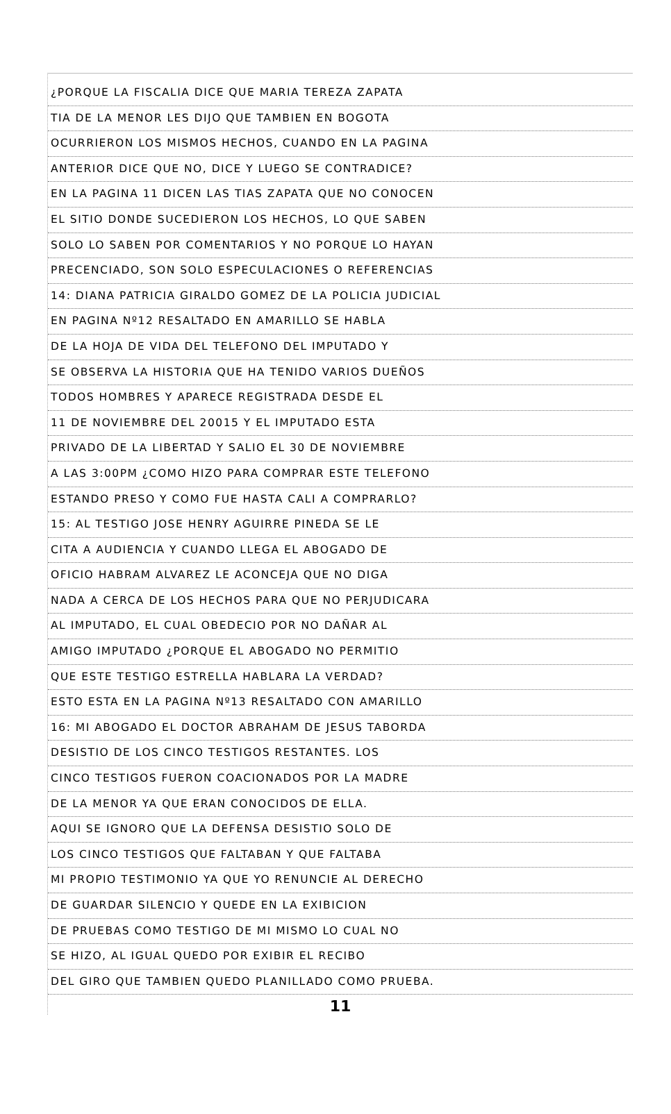¿PORQUE LA FISCALIA DICE QUE MARIA TEREZA ZAPATA
TIA DE LA MENOR LES DIJO QUE TAMBIEN EN BOGOTA
OCURRIERON LOS MISMOS HECHOS, CUANDO EN LA PAGINA
ANTERIOR DICE QUE NO, DICE Y LUEGO SE CONTRADICE?
EN LA PAGINA 11 DICEN LAS TIAS ZAPATA QUE NO CONOCEN
EL SITIO DONDE SUCEDIERON LOS HECHOS, LO QUE SABEN
SOLO LO SABEN POR COMENTARIOS Y NO PORQUE LO HAYAN
PRECENCIADO, SON SOLO ESPECULACIONES O REFERENCIAS
14: DIANA PATRICIA GIRALDO GOMEZ DE LA POLICIA JUDICIAL
EN PAGINA Nº12 RESALTADO EN AMARILLO SE HABLA
DE LA HOJA DE VIDA DEL TELEFONO DEL IMPUTADO Y
SE OBSERVA LA HISTORIA QUE HA TENIDO VARIOS DUEÑOS
TODOS HOMBRES Y APARECE REGISTRADA DESDE EL
11 DE NOVIEMBRE DEL 20015 Y EL IMPUTADO ESTA
PRIVADO DE LA LIBERTAD Y SALIO EL 30 DE NOVIEMBRE
A LAS 3:00PM ¿COMO HIZO PARA COMPRAR ESTE TELEFONO
ESTANDO PRESO Y COMO FUE HASTA CALI A COMPRARLO?
15: AL TESTIGO JOSE HENRY AGUIRRE PINEDA SE LE
CITA A AUDIENCIA Y CUANDO LLEGA EL ABOGADO DE
OFICIO HABRAM ALVAREZ LE ACONCEJA QUE NO DIGA
NADA A CERCA DE LOS HECHOS PARA QUE NO PERJUDICARA
AL IMPUTADO, EL CUAL OBEDECIO POR NO DAÑAR AL
AMIGO IMPUTADO ¿PORQUE EL ABOGADO NO PERMITIO
QUE ESTE TESTIGO ESTRELLA HABLARA LA VERDAD?
ESTO ESTA EN LA PAGINA Nº13 RESALTADO CON AMARILLO
16: MI ABOGADO EL DOCTOR ABRAHAM DE JESUS TABORDA
DESISTIO DE LOS CINCO TESTIGOS RESTANTES. LOS
CINCO TESTIGOS FUERON COACIONADOS POR LA MADRE
DE LA MENOR YA QUE ERAN CONOCIDOS DE ELLA.
AQUI SE IGNORO QUE LA DEFENSA DESISTIO SOLO DE
LOS CINCO TESTIGOS QUE FALTABAN Y QUE FALTABA
MI PROPIO TESTIMONIO YA QUE YO RENUNCIE AL DERECHO
DE GUARDAR SILENCIO Y QUEDE EN LA EXIBICION
DE PRUEBAS COMO TESTIGO DE MI MISMO LO CUAL NO
SE HIZO, AL IGUAL QUEDO POR EXIBIR EL RECIBO
DEL GIRO QUE TAMBIEN QUEDO PLANILLADO COMO PRUEBA.
11